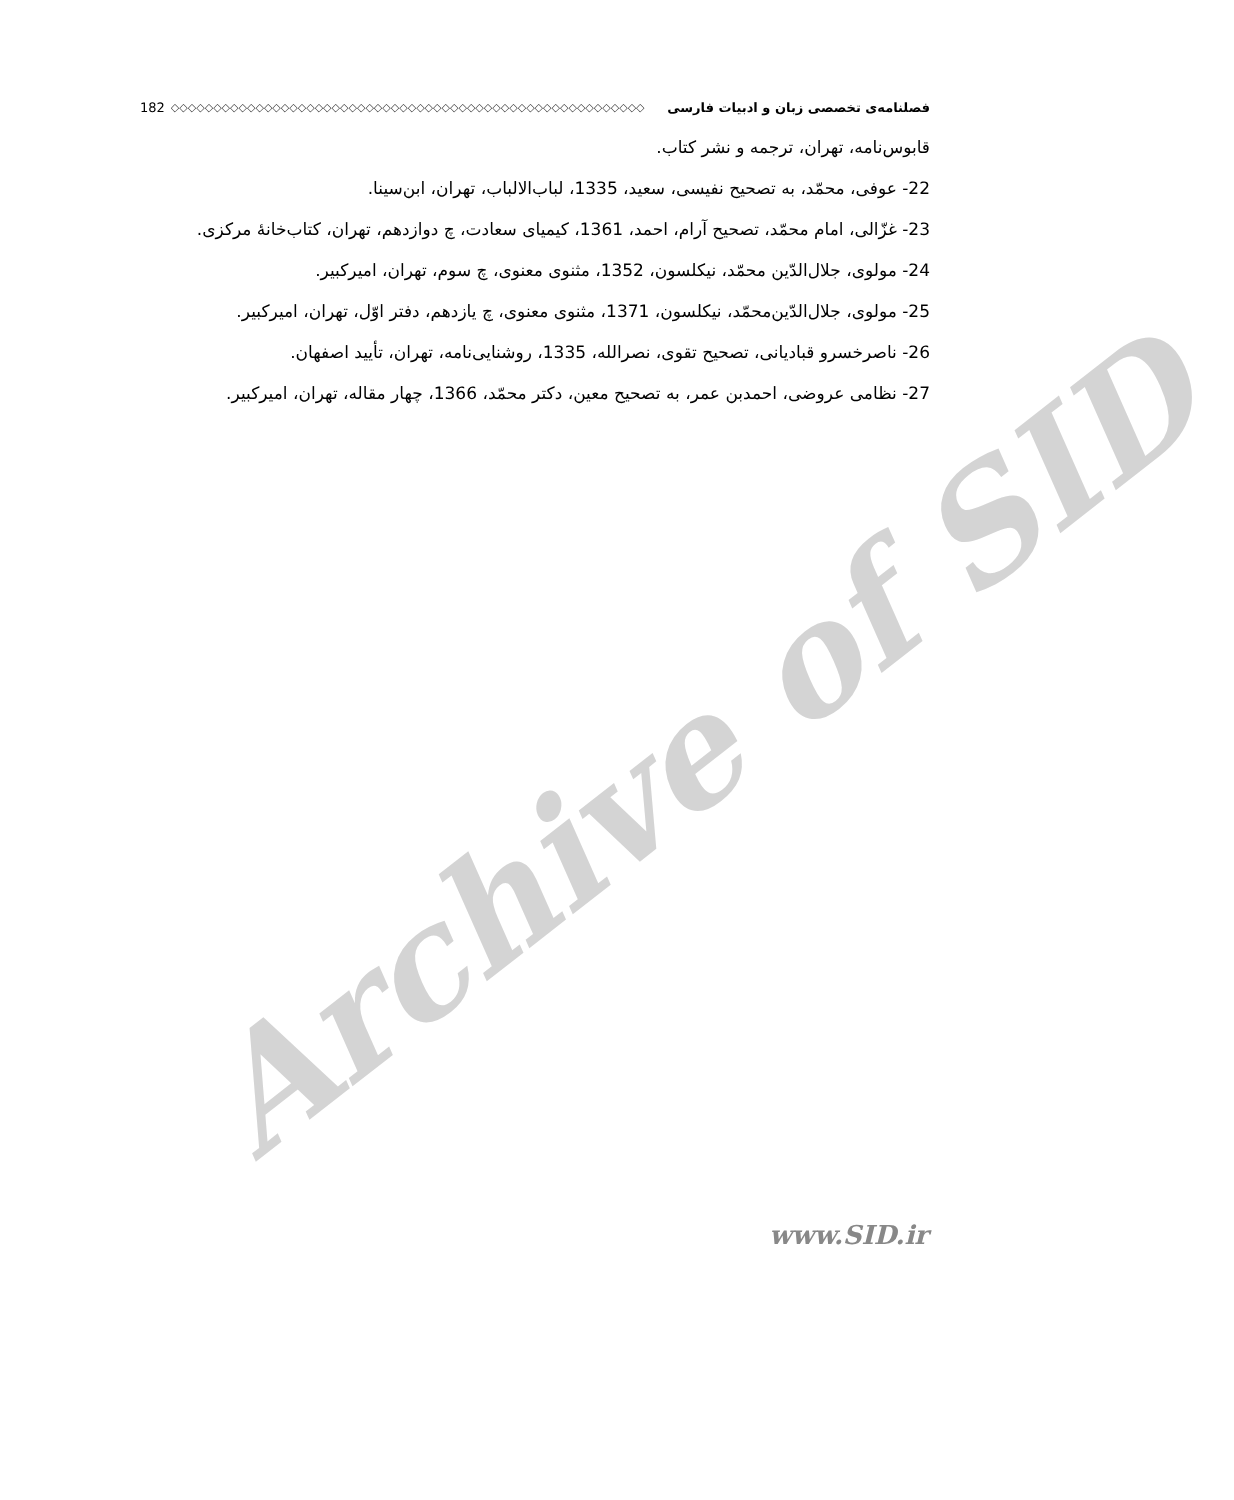Archive of SID
فصلنامه‌ی تخصصی زبان و ادبیات فارسی ◇◇◇◇◇◇◇◇◇◇◇◇◇◇◇◇◇◇◇◇◇◇◇◇◇◇◇◇◇◇◇◇◇◇◇◇◇◇◇◇◇◇◇◇◇◇◇◇◇◇◇◇◇◇◇◇ 182
قابوس‌نامه، تهران، ترجمه و نشر کتاب.
22- عوفی، محمّد، به تصحیح نفیسی، سعید، 1335، لباب‌الالباب، تهران، ابن‌سینا.
23- غزّالی، امام محمّد، تصحیح آرام، احمد، 1361، کیمیای سعادت، چ دوازدهم، تهران، کتاب‌خانهٔ مرکزی.
24- مولوی، جلال‌الدّین محمّد، نیکلسون، 1352، مثنوی معنوی، چ سوم، تهران، امیرکبیر.
25- مولوی، جلال‌الدّین‌محمّد، نیکلسون، 1371، مثنوی معنوی، چ یازدهم، دفتر اوّل، تهران، امیرکبیر.
26- ناصرخسرو قبادیانی، تصحیح تقوی، نصرالله، 1335، روشنایی‌نامه، تهران، تأیید اصفهان.
27- نظامی عروضی، احمدبن عمر، به تصحیح معین، دکتر محمّد، 1366، چهار مقاله، تهران، امیرکبیر.
www.SID.ir